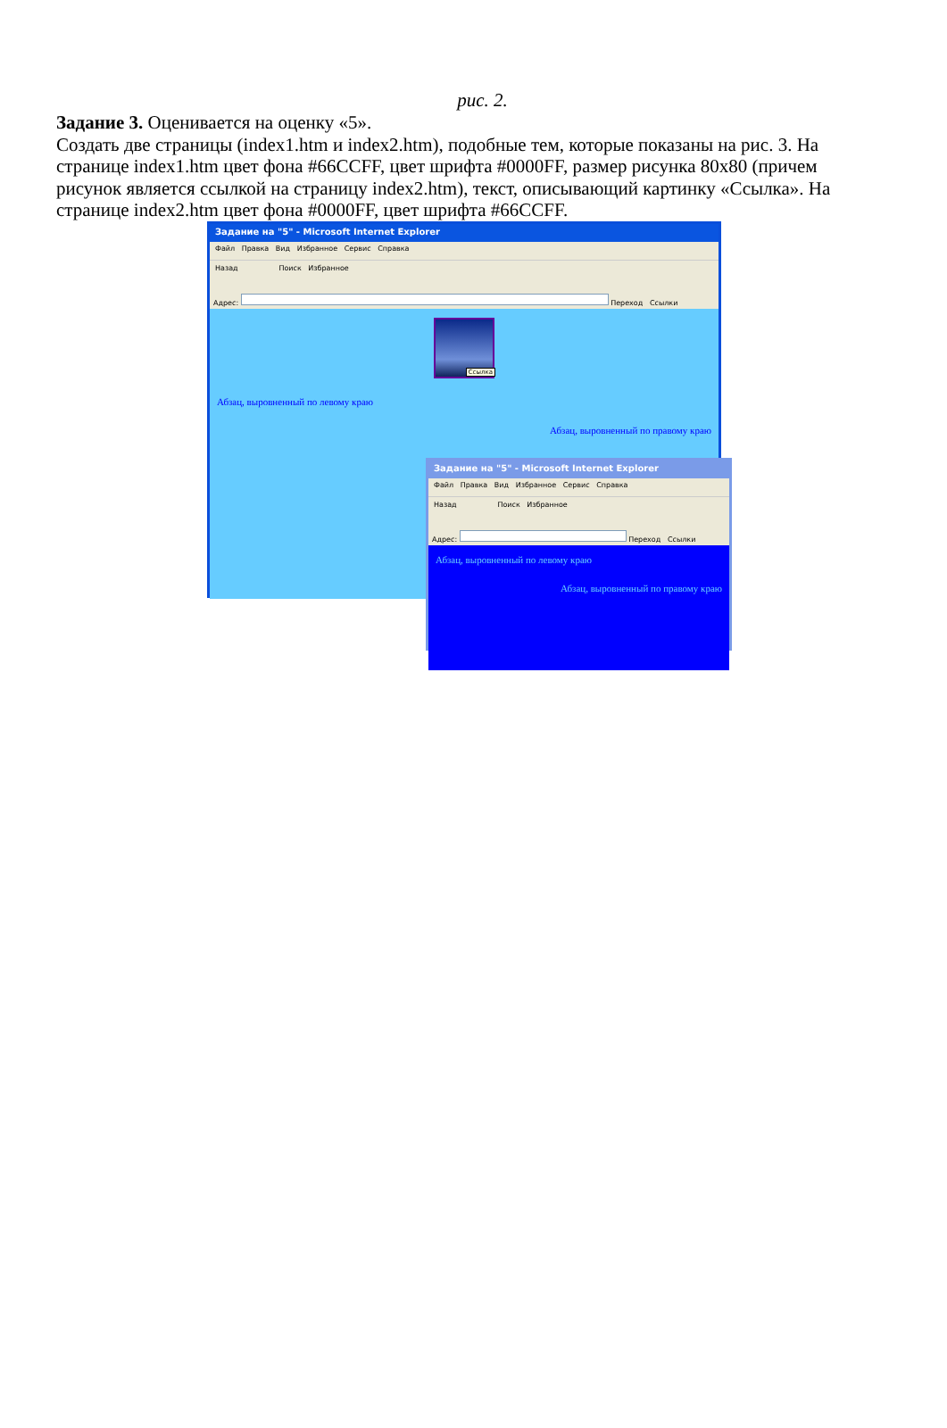рис. 2.
Задание 3. Оценивается на оценку «5».
Создать две страницы (index1.htm и index2.htm), подобные тем, которые показаны на рис. 3. На странице index1.htm цвет фона #66CCFF, цвет шрифта #0000FF, размер рисунка 80x80 (причем рисунок является ссылкой на страницу index2.htm), текст, описывающий картинку «Ссылка». На странице index2.htm цвет фона #0000FF, цвет шрифта #66CCFF.
Задание на "5" - Microsoft Internet Explorer
Файл Правка Вид Избранное Сервис Справка
Назад Поиск Избранное
Адрес: Переход Ссылки
Ссылка
Абзац, выровненный по левому краю
Абзац, выровненный по правому краю
Задание на "5" - Microsoft Internet Explorer
Файл Правка Вид Избранное Сервис Справка
Назад Поиск Избранное
Адрес: Переход Ссылки
Абзац, выровненный по левому краю
Абзац, выровненный по правому краю